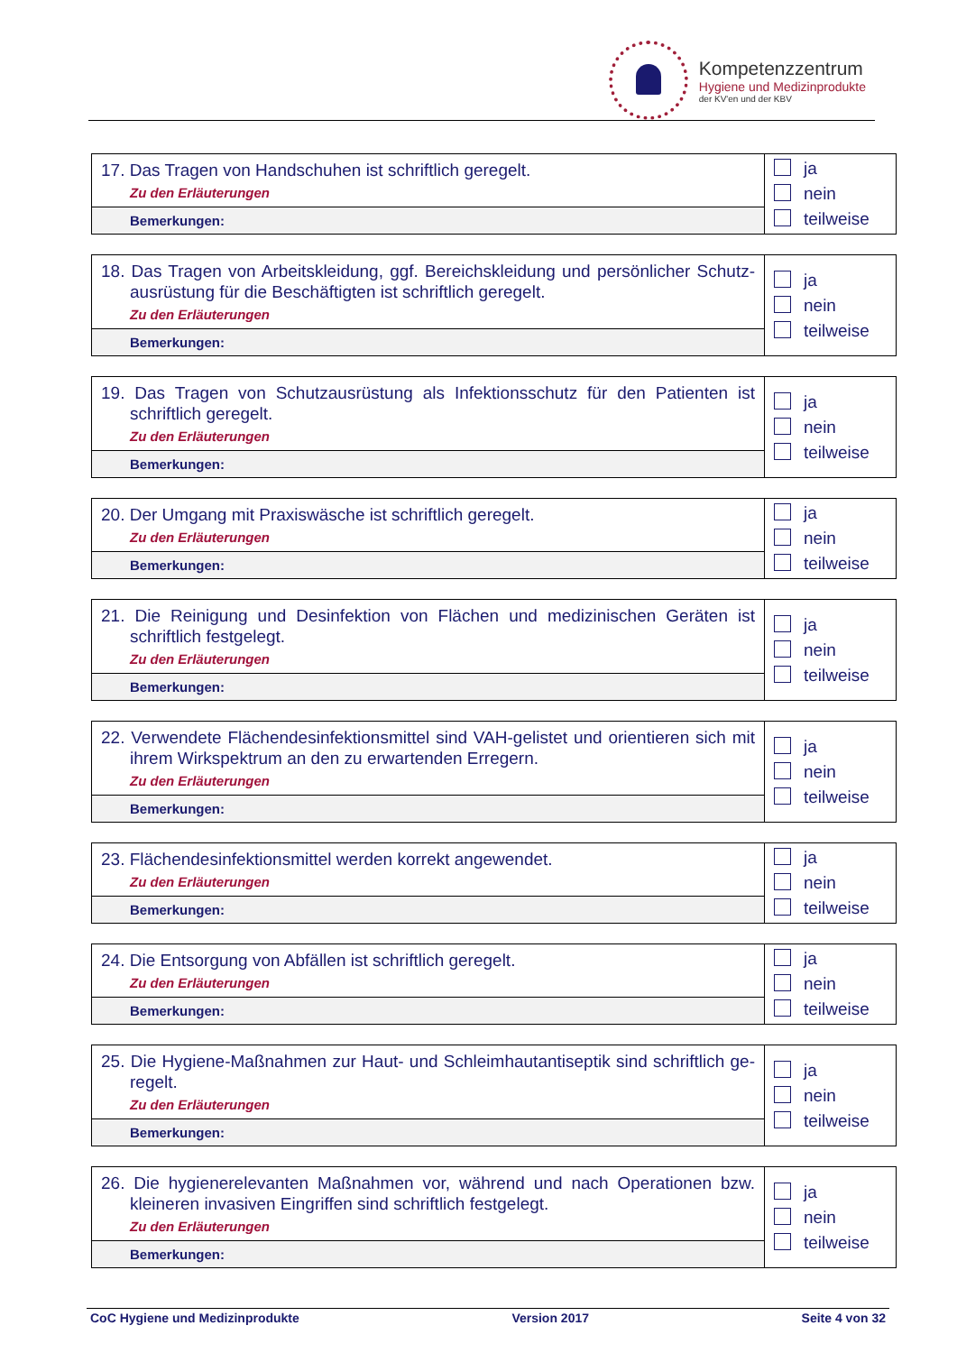Kompetenzzentrum
Hygiene und Medizinprodukte
der KV'en und der KBV
| 17. Das Tragen von Handschuhen ist schriftlich geregelt. Zu den Erläuterungen | ja nein teilweise |
| Bemerkungen: | |
| 18. Das Tragen von Arbeitskleidung, ggf. Bereichskleidung und persönlicher Schutz-ausrüstung für die Beschäftigten ist schriftlich geregelt. Zu den Erläuterungen | ja nein teilweise |
| Bemerkungen: | |
| 19. Das Tragen von Schutzausrüstung als Infektionsschutz für den Patienten ist schriftlich geregelt. Zu den Erläuterungen | ja nein teilweise |
| Bemerkungen: | |
| 20. Der Umgang mit Praxiswäsche ist schriftlich geregelt. Zu den Erläuterungen | ja nein teilweise |
| Bemerkungen: | |
| 21. Die Reinigung und Desinfektion von Flächen und medizinischen Geräten ist schriftlich festgelegt. Zu den Erläuterungen | ja nein teilweise |
| Bemerkungen: | |
| 22. Verwendete Flächendesinfektionsmittel sind VAH-gelistet und orientieren sich mit ihrem Wirkspektrum an den zu erwartenden Erregern. Zu den Erläuterungen | ja nein teilweise |
| Bemerkungen: | |
| 23. Flächendesinfektionsmittel werden korrekt angewendet. Zu den Erläuterungen | ja nein teilweise |
| Bemerkungen: | |
| 24. Die Entsorgung von Abfällen ist schriftlich geregelt. Zu den Erläuterungen | ja nein teilweise |
| Bemerkungen: | |
| 25. Die Hygiene-Maßnahmen zur Haut- und Schleimhautantiseptik sind schriftlich ge-regelt. Zu den Erläuterungen | ja nein teilweise |
| Bemerkungen: | |
| 26. Die hygienerelevanten Maßnahmen vor, während und nach Operationen bzw. kleineren invasiven Eingriffen sind schriftlich festgelegt. Zu den Erläuterungen | ja nein teilweise |
| Bemerkungen: | |
CoC Hygiene und Medizinprodukte Version 2017 Seite 4 von 32